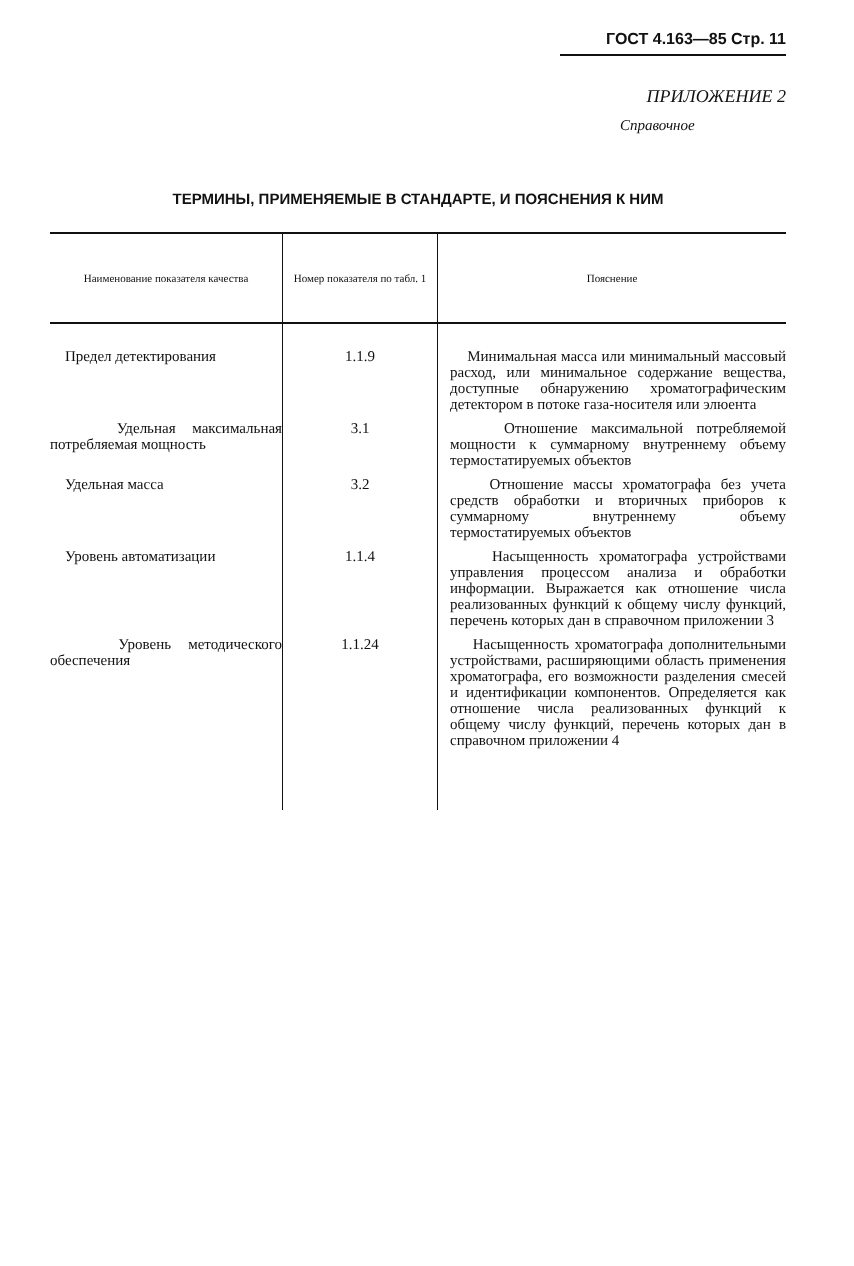ГОСТ 4.163—85 Стр. 11
ПРИЛОЖЕНИЕ 2
Справочное
ТЕРМИНЫ, ПРИМЕНЯЕМЫЕ В СТАНДАРТЕ, И ПОЯСНЕНИЯ К НИМ
| Наименование показателя качества | Номер показателя по табл. 1 | Пояснение |
| --- | --- | --- |
| Предел детектирования | 1.1.9 | Минимальная масса или минимальный массовый расход, или минимальное содержание вещества, доступные обнаружению хроматографическим детектором в потоке газа-носителя или элюента |
| Удельная максимальная потребляемая мощность | 3.1 | Отношение максимальной потребляемой мощности к суммарному внутреннему объему термостатируемых объектов |
| Удельная масса | 3.2 | Отношение массы хроматографа без учета средств обработки и вторичных приборов к суммарному внутреннему объему термостатируемых объектов |
| Уровень автоматизации | 1.1.4 | Насыщенность хроматографа устройствами управления процессом анализа и обработки информации. Выражается как отношение числа реализованных функций к общему числу функций, перечень которых дан в справочном приложении 3 |
| Уровень методического обеспечения | 1.1.24 | Насыщенность хроматографа дополнительными устройствами, расширяющими область применения хроматографа, его возможности разделения смесей и идентификации компонентов. Определяется как отношение числа реализованных функций к общему числу функций, перечень которых дан в справочном приложении 4 |